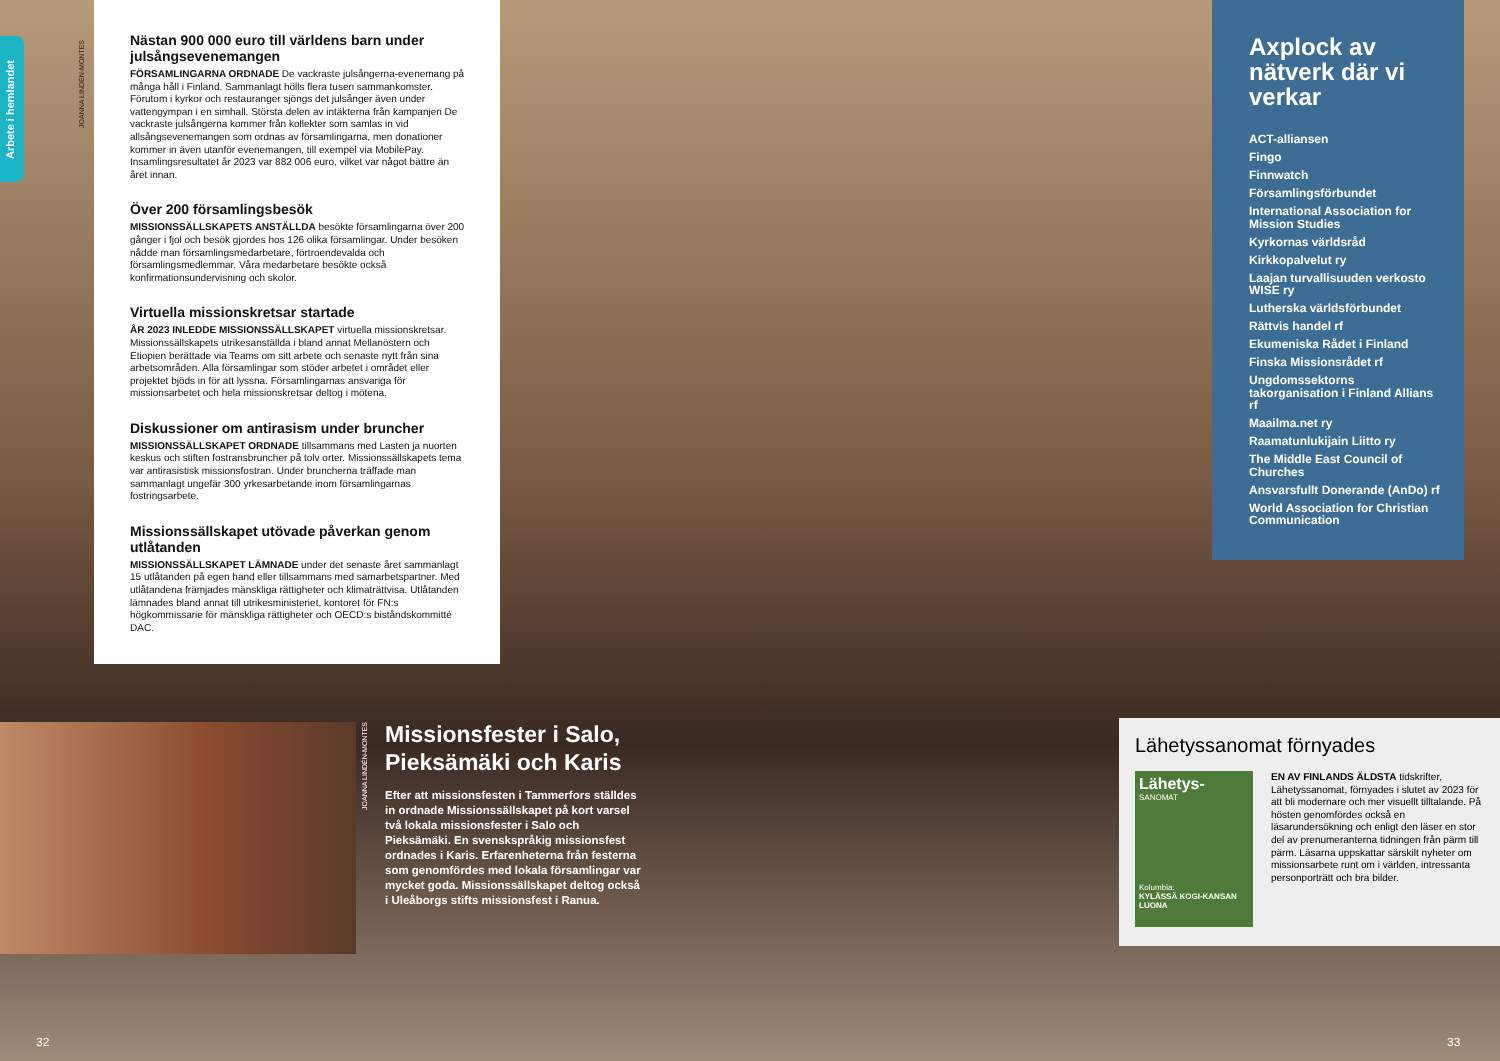Arbete i hemlandet
JOANNA LINDÉN-MONTES
Nästan 900 000 euro till världens barn under julsångsevenemangen
FÖRSAMLINGARNA ORDNADE De vackraste julsångerna-evenemang på många håll i Finland. Sammanlagt hölls flera tusen sammankomster. Förutom i kyrkor och restauranger sjöngs det julsånger även under vattengympan i en simhall. Största delen av intäkterna från kampanjen De vackraste julsångerna kommer från kollekter som samlas in vid allsångsevenemangen som ordnas av församlingarna, men donationer kommer in även utanför evenemangen, till exempel via MobilePay. Insamlingsresultatet år 2023 var 882 006 euro, vilket var något bättre än året innan.
Över 200 församlingsbesök
MISSIONSSÄLLSKAPETS ANSTÄLLDA besökte församlingarna över 200 gånger i fjol och besök gjordes hos 126 olika församlingar. Under besöken nådde man församlingsmedarbetare, förtroendevalda och församlingsmedlemmar. Våra medarbetare besökte också konfirmationsundervisning och skolor.
Virtuella missionskretsar startade
ÅR 2023 INLEDDE MISSIONSSÄLLSKAPET virtuella missionskretsar. Missionssällskapets utrikesanställda i bland annat Mellanöstern och Etiopien berättade via Teams om sitt arbete och senaste nytt från sina arbetsområden. Alla församlingar som stöder arbetet i området eller projektet bjöds in för att lyssna. Församlingarnas ansvariga för missionsarbetet och hela missionskretsar deltog i mötena.
Diskussioner om antirasism under bruncher
MISSIONSSÄLLSKAPET ORDNADE tillsammans med Lasten ja nuorten keskus och stiften fostransbruncher på tolv orter. Missionssällskapets tema var antirasistisk missionsfostran. Under bruncherna träffade man sammanlagt ungefär 300 yrkesarbetande inom församlingarnas fostringsarbete.
Missionssällskapet utövade påverkan genom utlåtanden
MISSIONSSÄLLSKAPET LÄMNADE under det senaste året sammanlagt 15 utlåtanden på egen hand eller tillsammans med samarbetspartner. Med utlåtandena främjades mänskliga rättigheter och klimaträttvisa. Utlåtanden lämnades bland annat till utrikesministeriet, kontoret för FN:s högkommissarie för mänskliga rättigheter och OECD:s biståndskommitté DAC.
Axplock av nätverk där vi verkar
ACT-alliansen
Fingo
Finnwatch
Församlingsförbundet
International Association for Mission Studies
Kyrkornas världsråd
Kirkkopalvelut ry
Laajan turvallisuuden verkosto WISE ry
Lutherska världsförbundet
Rättvis handel rf
Ekumeniska Rådet i Finland
Finska Missionsrådet rf
Ungdomssektorns takorganisation i Finland Allians rf
Maailma.net ry
Raamatunlukijain Liitto ry
The Middle East Council of Churches
Ansvarsfullt Donerande (AnDo) rf
World Association for Christian Communication
JOANNA LINDÉN-MONTES
Missionsfester i Salo, Pieksämäki och Karis
Efter att missionsfesten i Tammerfors ställdes in ordnade Missionssällskapet på kort varsel två lokala missionsfester i Salo och Pieksämäki. En svenskspråkig missionsfest ordnades i Karis. Erfarenheterna från festerna som genomfördes med lokala församlingar var mycket goda. Missionssällskapet deltog också i Uleåborgs stifts missionsfest i Ranua.
Lähetyssanomat förnyades
Lähetys-
SANOMAT
Kolumbia:
KYLÄSSÄ KOGI-KANSAN LUONA
EN AV FINLANDS ÄLDSTA tidskrifter, Lähetyssanomat, förnyades i slutet av 2023 för att bli modernare och mer visuellt tilltalande. På hösten genomfördes också en läsarundersökning och enligt den läser en stor del av prenumeranterna tidningen från pärm till pärm. Läsarna uppskattar särskilt nyheter om missionsarbete runt om i världen, intressanta personporträtt och bra bilder.
32 33